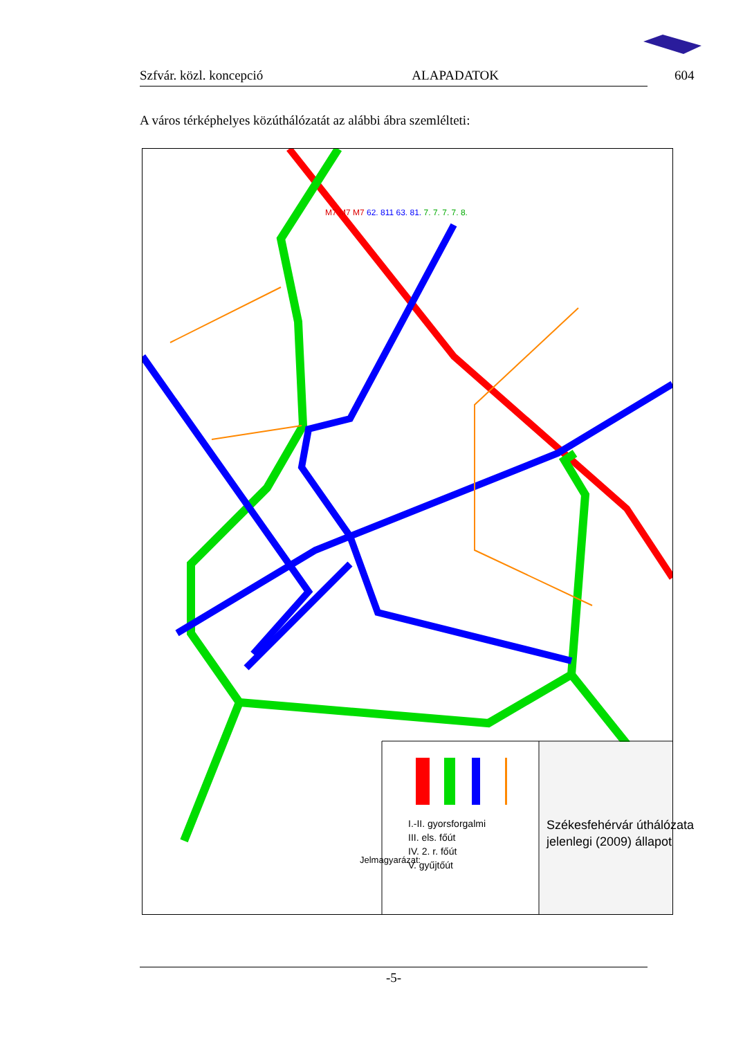Szfvár. közl. koncepció ALAPADATOK 604
A város térképhelyes közúthálózatát az alábbi ábra szemlélteti:
Jelmagyarázat:
I.-II. gyorsforgalmi
III. els. főút
IV. 2. r. főút
V. gyűjtőút
Székesfehérvár úthálózata
jelenlegi (2009) állapot
M7 M7 M7 62. 811 63. 81. 7. 7. 7. 7. 8.
-5-